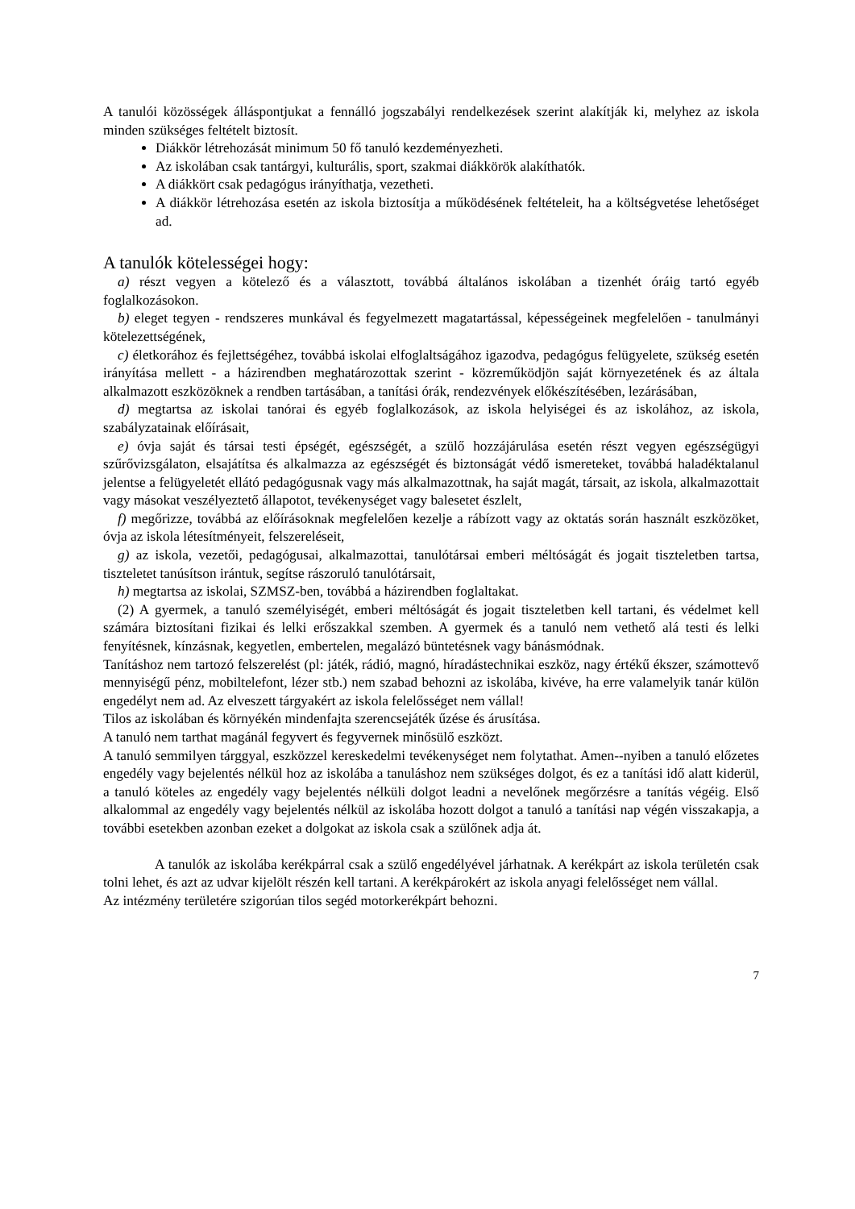A tanulói közösségek álláspontjukat a fennálló jogszabályi rendelkezések szerint alakítják ki, melyhez az iskola minden szükséges feltételt biztosít.
Diákkör létrehozását minimum 50 fő tanuló kezdeményezheti.
Az iskolában csak tantárgyi, kulturális, sport, szakmai diákkörök alakíthatók.
A diákkört csak pedagógus irányíthatja, vezetheti.
A diákkör létrehozása esetén az iskola biztosítja a működésének feltételeit, ha a költségvetése lehetőséget ad.
A tanulók kötelességei hogy:
a) részt vegyen a kötelező és a választott, továbbá általános iskolában a tizenhét óráig tartó egyéb foglalkozásokon.
b) eleget tegyen - rendszeres munkával és fegyelmezett magatartással, képességeinek megfelelően - tanulmányi kötelezettségének,
c) életkorához és fejlettségéhez, továbbá iskolai elfoglaltságához igazodva, pedagógus felügyelete, szükség esetén irányítása mellett - a házirendben meghatározottak szerint - közreműködjön saját környezetének és az általa alkalmazott eszközöknek a rendben tartásában, a tanítási órák, rendezvények előkészítésében, lezárásában,
d) megtartsa az iskolai tanórai és egyéb foglalkozások, az iskola helyiségei és az iskolához, az iskola, szabályzatainak előírásait,
e) óvja saját és társai testi épségét, egészségét, a szülő hozzájárulása esetén részt vegyen egészségügyi szűrővizsgálaton, elsajátítsa és alkalmazza az egészségét és biztonságát védő ismereteket, továbbá haladéktalanul jelentse a felügyeletét ellátó pedagógusnak vagy más alkalmazottnak, ha saját magát, társait, az iskola, alkalmazottait vagy másokat veszélyeztető állapotot, tevékenységet vagy balesetet észlelt,
f) megőrizze, továbbá az előírásoknak megfelelően kezelje a rábízott vagy az oktatás során használt eszközöket, óvja az iskola létesítményeit, felszereléseit,
g) az iskola, vezetői, pedagógusai, alkalmazottai, tanulótársai emberi méltóságát és jogait tiszteletben tartsa, tiszteletet tanúsítson irántuk, segítse rászoruló tanulótársait,
h) megtartsa az iskolai, SZMSZ-ben, továbbá a házirendben foglaltakat.
(2) A gyermek, a tanuló személyiségét, emberi méltóságát és jogait tiszteletben kell tartani, és védelmet kell számára biztosítani fizikai és lelki erőszakkal szemben. A gyermek és a tanuló nem vethető alá testi és lelki fenyítésnek, kínzásnak, kegyetlen, embertelen, megalázó büntetésnek vagy bánásmódnak.
Tanításhoz nem tartozó felszerelést (pl: játék, rádió, magnó, híradástechnikai eszköz, nagy értékű ékszer, számottevő mennyiségű pénz, mobiltelefont, lézer stb.) nem szabad behozni az iskolába, kivéve, ha erre valamelyik tanár külön engedélyt nem ad. Az elveszett tárgyakért az iskola felelősséget nem vállal!
Tilos az iskolában és környékén mindenfajta szerencsejáték űzése és árusítása.
A tanuló nem tarthat magánál fegyvert és fegyvernek minősülő eszközt.
A tanuló semmilyen tárggyal, eszközzel kereskedelmi tevékenységet nem folytathat. Amen--nyiben a tanuló előzetes engedély vagy bejelentés nélkül hoz az iskolába a tanuláshoz nem szükséges dolgot, és ez a tanítási idő alatt kiderül, a tanuló köteles az engedély vagy bejelentés nélküli dolgot leadni a nevelőnek megőrzésre a tanítás végéig. Első alkalommal az engedély vagy bejelentés nélkül az iskolába hozott dolgot a tanuló a tanítási nap végén visszakapja, a további esetekben azonban ezeket a dolgokat az iskola csak a szülőnek adja át.
A tanulók az iskolába kerékpárral csak a szülő engedélyével járhatnak. A kerékpárt az iskola területén csak tolni lehet, és azt az udvar kijelölt részén kell tartani. A kerékpárokért az iskola anyagi felelősséget nem vállal.
Az intézmény területére szigorúan tilos segéd motorkerékpárt behozni.
7